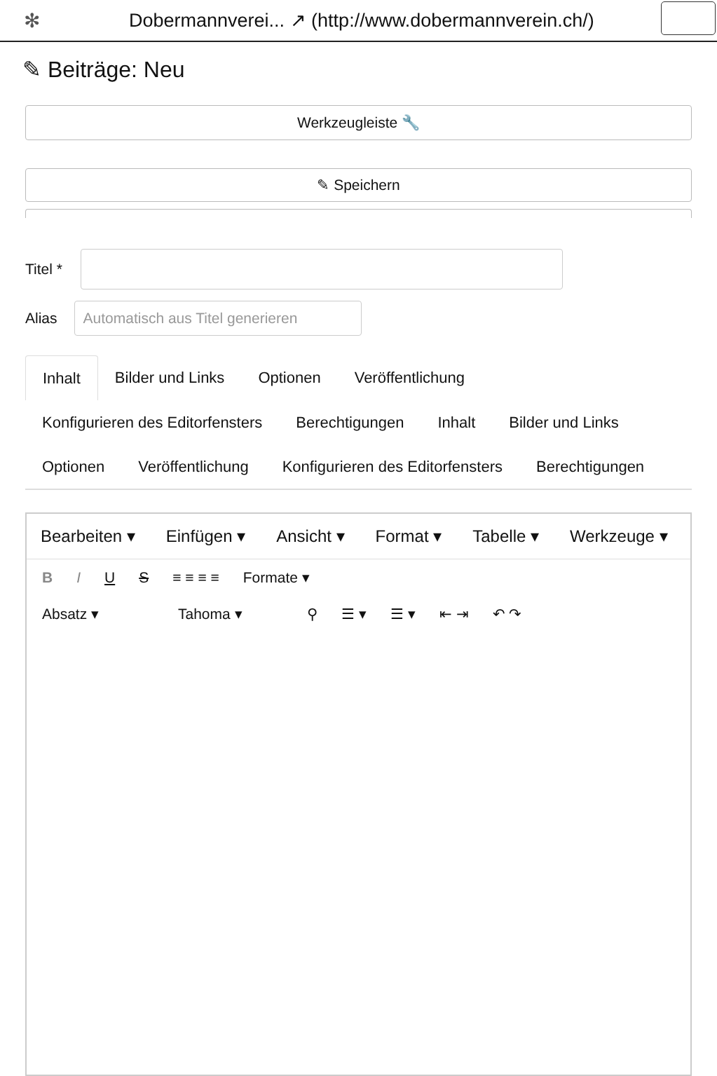✻ Dobermannverei... ↗ (http://www.dobermannverein.ch/)
✎ Beiträge: Neu
Werkzeugleiste 🔧
✎ Speichern
Titel *
Alias
Automatisch aus Titel generieren
Inhalt Bilder und Links Optionen Veröffentlichung Konfigurieren des Editorfensters Berechtigungen Inhalt Bilder und Links Optionen Veröffentlichung Konfigurieren des Editorfensters Berechtigungen
Bearbeiten ▾ Einfügen ▾ Ansicht ▾ Format ▾ Tabelle ▾ Werkzeuge ▾
B I U S ≡ ≡ ≡ ≡ Formate ▾
Absatz ▾ Tahoma ▾ ⚲ ☰ ▾ ☰ ▾ ⇤ ⇥ ↶ ↷